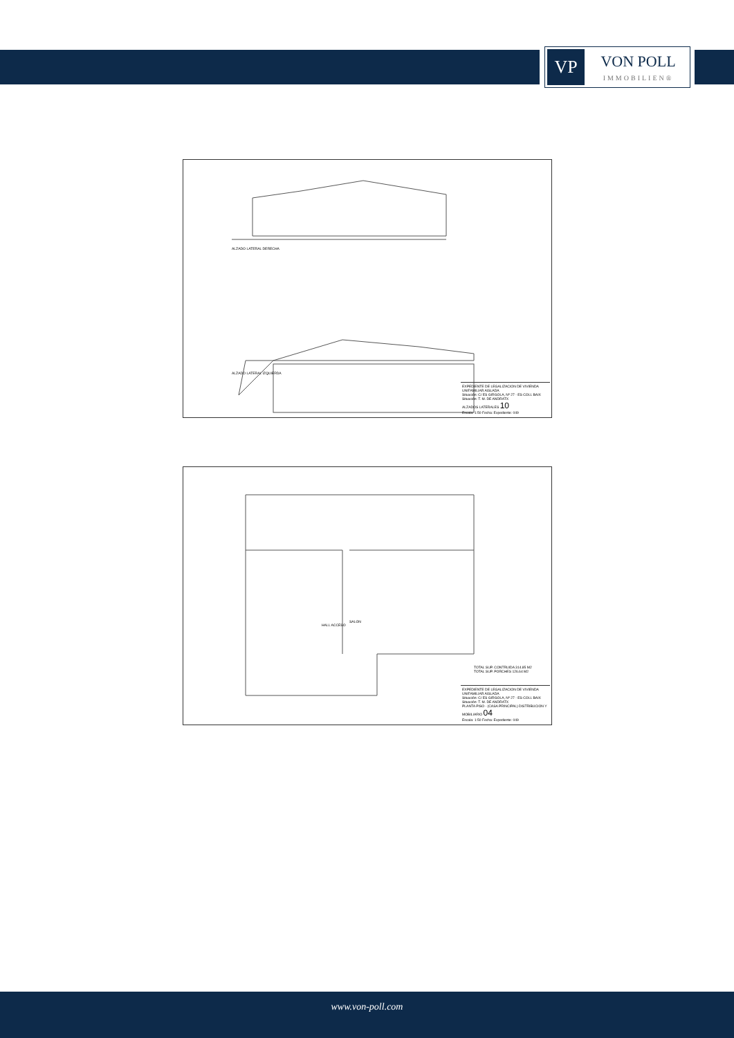VP
VON POLL
IMMOBILIEN®
ALZADO LATERAL DERECHA
ALZADO LATERAL IZQUIERDA
EXPEDIENTE DE LEGALIZACION DE VIVIENDA UNIFAMILIAR AISLADA
Situación: C/ ES GIRGOLA, Nº 27 - ES COLL BAIX
Situación: T. M. DE ANDRATX
ALZADOS LATERALES 10
Escala: 1:50 Fecha: Expediente: 049
SALON
HALL ACCESO
TOTAL SUP. CONTRUIDA 314.85 M2
TOTAL SUP. PORCHES 126.64 M2
EXPEDIENTE DE LEGALIZACION DE VIVIENDA UNIFAMILIAR AISLADA
Situación: C/ ES GIRGOLA, Nº 27 - ES COLL BAIX
Situación: T. M. DE ANDRATX
PLANTA PISO - (CASA PRINCIPAL) DISTRIBUCION Y MOBILIARIO 04
Escala: 1:50 Fecha: Expediente: 049
www.von-poll.com